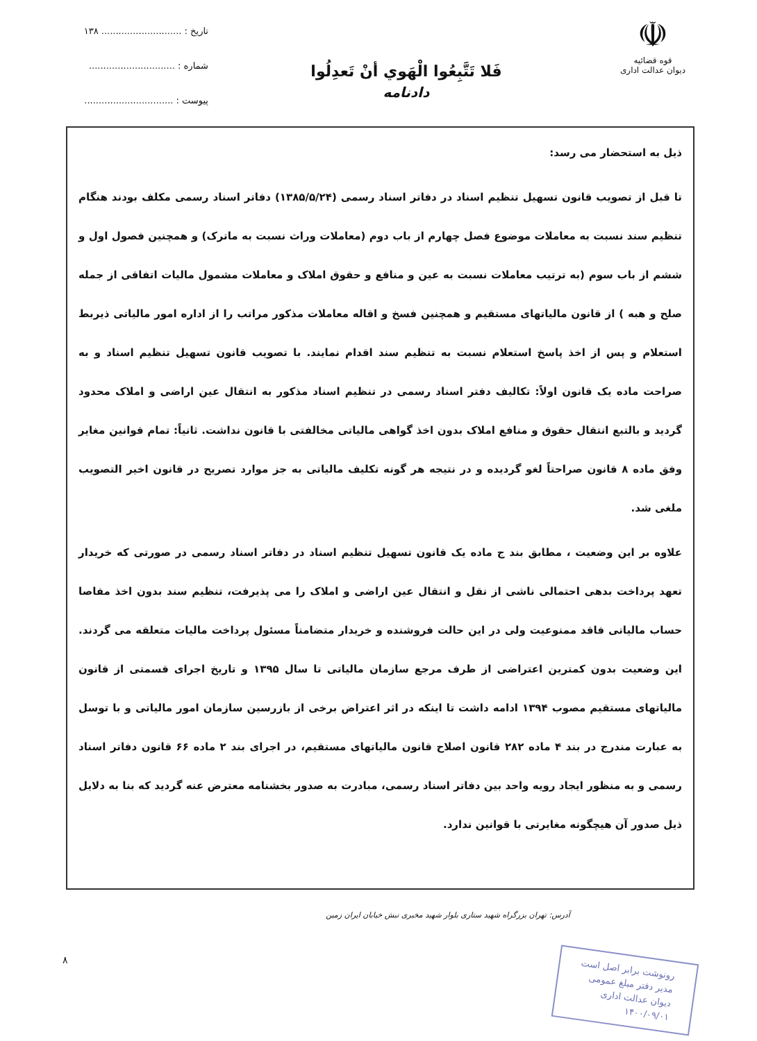☫
قوه قضائیه
دیوان عدالت اداری
فَلا تَتَّبِعُوا الْهَوي أنْ تَعدِلُوا
دادنامه
تاریخ : ............................ ۱۳۸
شماره : ..............................
پیوست : ...............................
ذیل به استحضار می رسد:
تا قبل از تصویب قانون تسهیل تنظیم اسناد در دفاتر اسناد رسمی (۱۳۸۵/۵/۲۴) دفاتر اسناد رسمی مکلف بودند هنگام تنظیم سند نسبت به معاملات موضوع فصل چهارم از باب دوم (معاملات وراث نسبت به ماترک) و همچنین فصول اول و ششم از باب سوم (به ترتیب معاملات نسبت به عین و منافع و حقوق املاک و معاملات مشمول مالیات اتفاقی از جمله صلح و هبه ) از قانون مالیاتهای مستقیم و همچنین فسخ و اقاله معاملات مذکور مراتب را از اداره امور مالیاتی ذیربط استعلام و پس از اخذ پاسخ استعلام نسبت به تنظیم سند اقدام نمایند. با تصویب قانون تسهیل تنظیم اسناد و به صراحت ماده یک قانون اولاً: تکالیف دفتر اسناد رسمی در تنظیم اسناد مذکور به انتقال عین اراضی و املاک محدود گردید و بالتبع انتقال حقوق و منافع املاک بدون اخذ گواهی مالیاتی مخالفتی با قانون نداشت. ثانیاً: تمام قوانین مغایر وفق ماده ۸ قانون صراحتاً لغو گردیده و در نتیجه هر گونه تکلیف مالیاتی به جز موارد تصریح در قانون اخیر التصویب ملغی شد.
علاوه بر این وضعیت ، مطابق بند ج ماده یک قانون تسهیل تنظیم اسناد در دفاتر اسناد رسمی در صورتی که خریدار تعهد پرداخت بدهی احتمالی ناشی از نقل و انتقال عین اراضی و املاک را می پذیرفت، تنظیم سند بدون اخذ مفاصا حساب مالیاتی فاقد ممنوعیت ولی در این حالت فروشنده و خریدار متضامناً مسئول پرداخت مالیات متعلقه می گردند. این وضعیت بدون کمترین اعتراضی از طرف مرجع سازمان مالیاتی تا سال ۱۳۹۵ و تاریخ اجرای قسمتی از قانون مالیاتهای مستقیم مصوب ۱۳۹۴ ادامه داشت تا اینکه در اثر اعتراض برخی از بازرسین سازمان امور مالیاتی و با توسل به عبارت مندرج در بند ۴ ماده ۲۸۲ قانون اصلاح قانون مالیاتهای مستقیم، در اجرای بند ۲ ماده ۶۶ قانون دفاتر اسناد رسمی و به منظور ایجاد رویه واحد بین دفاتر اسناد رسمی، مبادرت به صدور بخشنامه معترض عنه گردید که بنا به دلایل ذیل صدور آن هیچگونه مغایرتی با قوانین ندارد.
آدرس: تهران بزرگراه شهید ستاری بلوار شهید مخبری نبش خیابان ایران زمین
رونوشت برابر اصل است
مدیر دفتر مبلغ عمومی
دیوان عدالت اداری
۱۴۰۰/۰۹/۰۱
۸